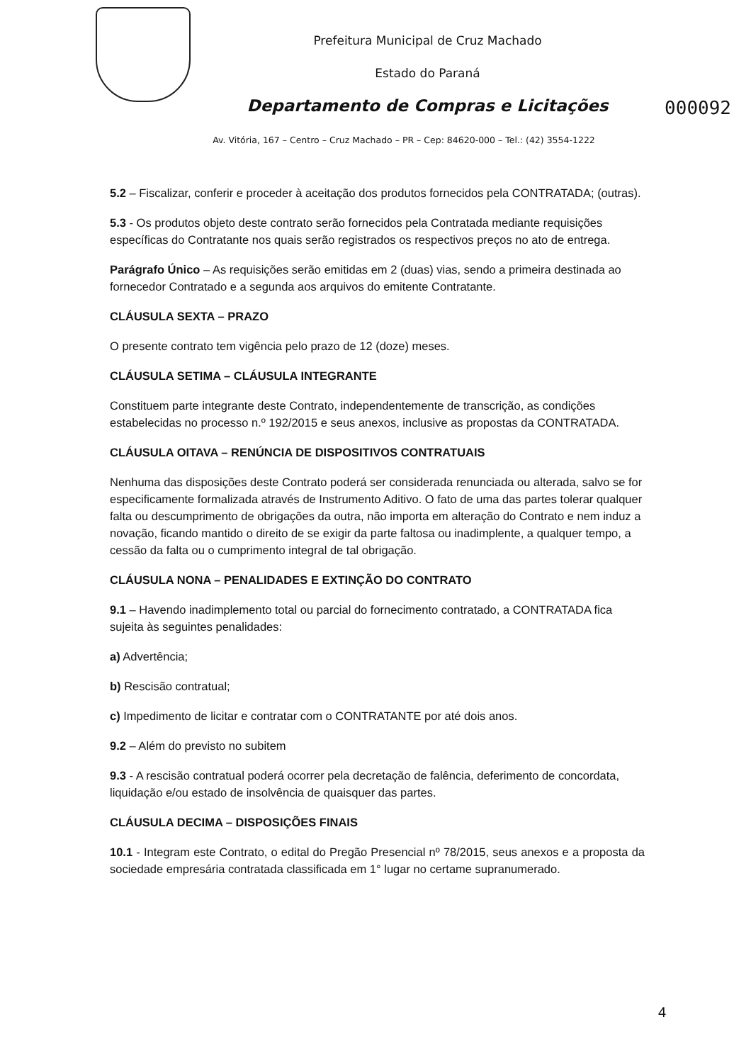Prefeitura Municipal de Cruz Machado
Estado do Paraná
Departamento de Compras e Licitações
000092
Av. Vitória, 167 – Centro – Cruz Machado – PR – Cep: 84620-000 – Tel.: (42) 3554-1222
5.2 – Fiscalizar, conferir e proceder à aceitação dos produtos fornecidos pela CONTRATADA; (outras).
5.3 - Os produtos objeto deste contrato serão fornecidos pela Contratada mediante requisições específicas do Contratante nos quais serão registrados os respectivos preços no ato de entrega.
Parágrafo Único – As requisições serão emitidas em 2 (duas) vias, sendo a primeira destinada ao fornecedor Contratado e a segunda aos arquivos do emitente Contratante.
CLÁUSULA SEXTA – PRAZO
O presente contrato tem vigência pelo prazo de 12 (doze) meses.
CLÁUSULA SETIMA – CLÁUSULA INTEGRANTE
Constituem parte integrante deste Contrato, independentemente de transcrição, as condições estabelecidas no processo n.º 192/2015 e seus anexos, inclusive as propostas da CONTRATADA.
CLÁUSULA OITAVA – RENÚNCIA DE DISPOSITIVOS CONTRATUAIS
Nenhuma das disposições deste Contrato poderá ser considerada renunciada ou alterada, salvo se for especificamente formalizada através de Instrumento Aditivo. O fato de uma das partes tolerar qualquer falta ou descumprimento de obrigações da outra, não importa em alteração do Contrato e nem induz a novação, ficando mantido o direito de se exigir da parte faltosa ou inadimplente, a qualquer tempo, a cessão da falta ou o cumprimento integral de tal obrigação.
CLÁUSULA NONA – PENALIDADES E EXTINÇÃO DO CONTRATO
9.1 – Havendo inadimplemento total ou parcial do fornecimento contratado, a CONTRATADA fica sujeita às seguintes penalidades:
a) Advertência;
b) Rescisão contratual;
c) Impedimento de licitar e contratar com o CONTRATANTE por até dois anos.
9.2 – Além do previsto no subitem
9.3 - A rescisão contratual poderá ocorrer pela decretação de falência, deferimento de concordata, liquidação e/ou estado de insolvência de quaisquer das partes.
CLÁUSULA DECIMA – DISPOSIÇÕES FINAIS
10.1 - Integram este Contrato, o edital do Pregão Presencial nº 78/2015, seus anexos e a proposta da sociedade empresária contratada classificada em 1° lugar no certame supranumerado.
4